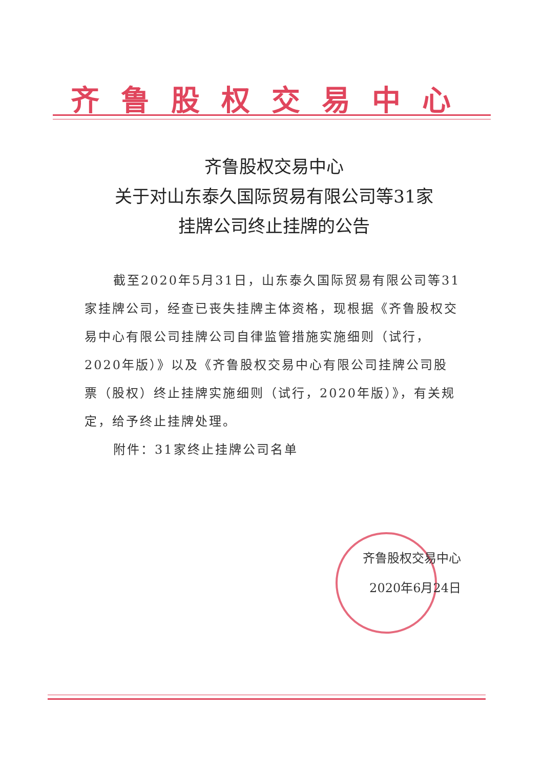齐鲁股权交易中心
齐鲁股权交易中心
关于对山东泰久国际贸易有限公司等31家
挂牌公司终止挂牌的公告
截至2020年5月31日，山东泰久国际贸易有限公司等31家挂牌公司，经查已丧失挂牌主体资格，现根据《齐鲁股权交易中心有限公司挂牌公司自律监管措施实施细则（试行，2020年版）》以及《齐鲁股权交易中心有限公司挂牌公司股票（股权）终止挂牌实施细则（试行，2020年版）》，有关规定，给予终止挂牌处理。
附件：31家终止挂牌公司名单
齐鲁股权交易中心
2020年6月24日